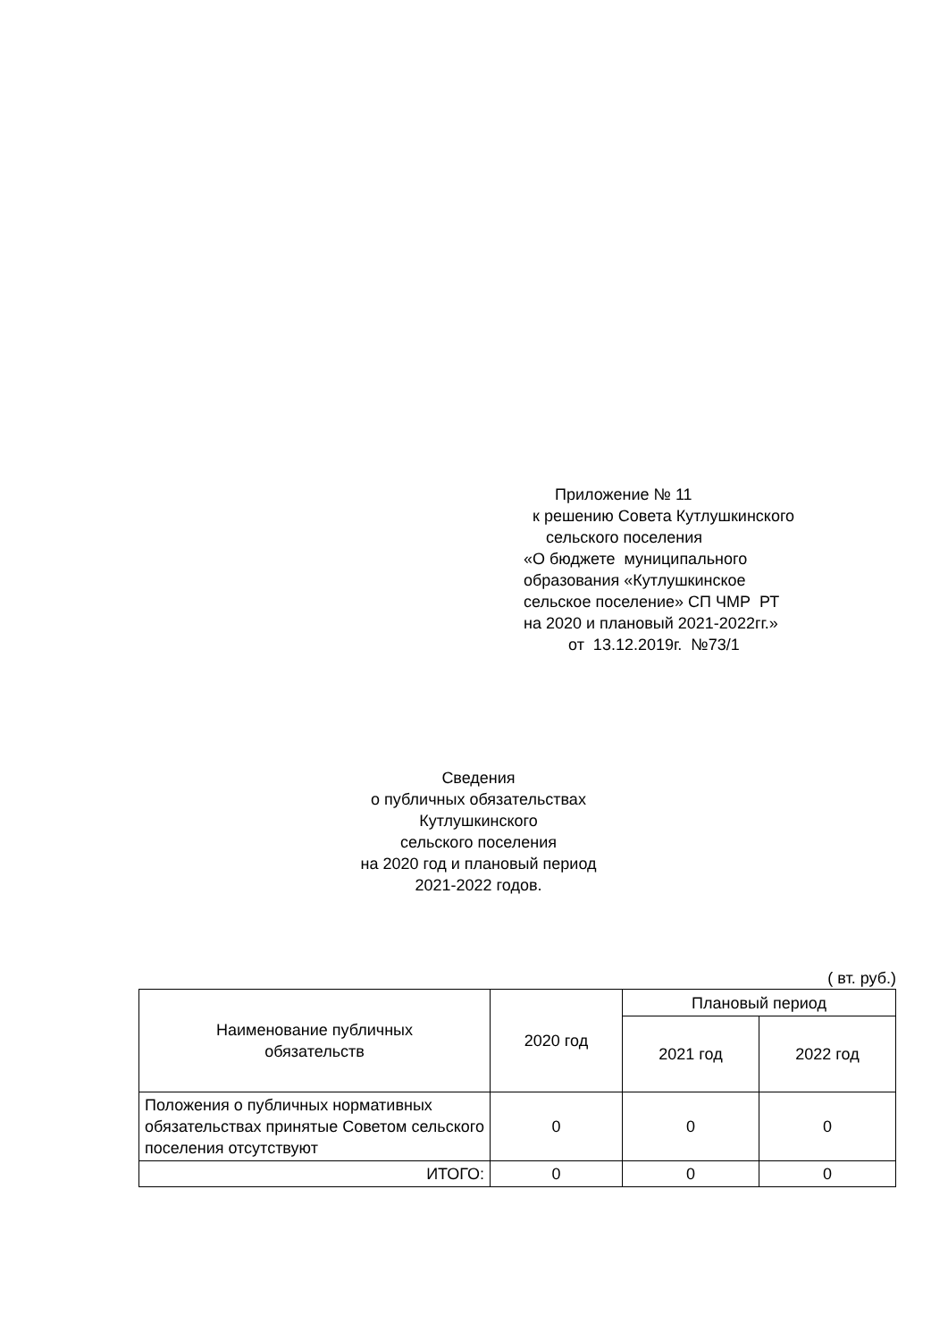Приложение № 11
к решению Совета Кутлушкинского
сельского поселения
«О бюджете муниципального
образования «Кутлушкинское
сельское поселение» СП ЧМР РТ
на 2020 и плановый 2021-2022гг.»
от 13.12.2019г. №73/1
Сведения
о публичных обязательствах
Кутлушкинского
сельского поселения
на 2020 год и плановый период
2021-2022 годов.
( вт. руб.)
| Наименование публичных обязательств | 2020 год | Плановый период | |
| --- | --- | --- | --- |
| | | 2021 год | 2022 год |
| Положения о публичных нормативных обязательствах принятые Советом сельского поселения отсутствуют | 0 | 0 | 0 |
| ИТОГО: | 0 | 0 | 0 |